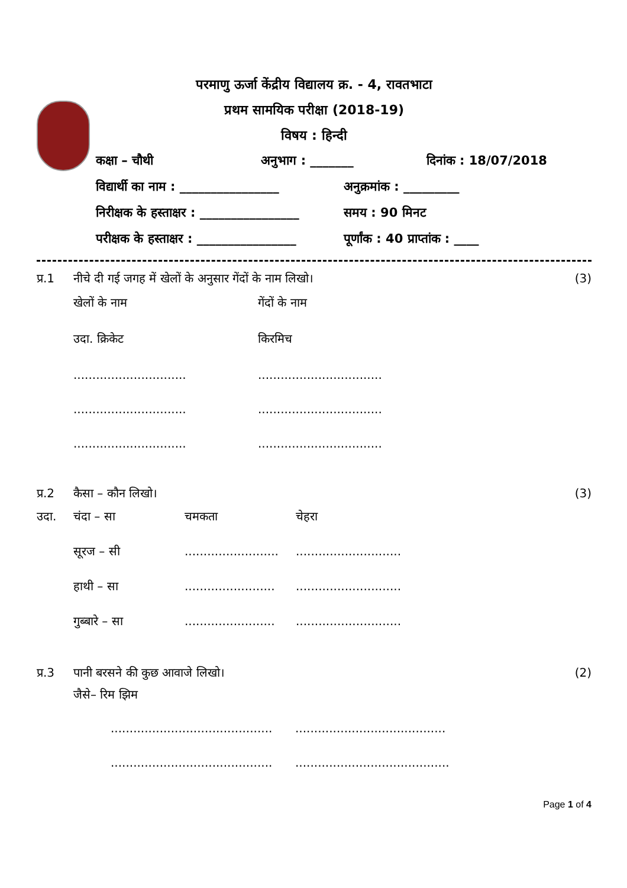परमाणु ऊर्जा केंद्रीय विद्यालय क्र. - 4, रावतभाटा
प्रथम सामयिक परीक्षा (2018-19)
विषय : हिन्दी
कक्षा – चौथी अनुभाग : _______ दिनांक : 18/07/2018
विद्यार्थी का नाम : ________________
अनुक्रमांक : _________
निरीक्षक के हस्ताक्षर : ________________
समय : 90 मिनट
परीक्षक के हस्ताक्षर : ________________
पूर्णांक : 40 प्राप्तांक : ____
प्र.1 नीचे दी गई जगह में खेलों के अनुसार गेंदों के नाम लिखो।
(3)
खेलों के नाम
गेंदों के नाम
उदा. क्रिकेट
किरमिच
..............................
.................................
..............................
.................................
..............................
.................................
प्र.2 कैसा – कौन लिखो। (3)
उदा.
चंदा – सा
चमकता
चेहरा
सूरज – सी
.........................
............................
हाथी – सा
........................
............................
गुब्बारे – सा
........................
............................
प्र.3 पानी बरसने की कुछ आवाजे लिखो। (2)
जैसे– रिम झिम
...........................................
........................................
...........................................
.........................................
Page 1 of 4